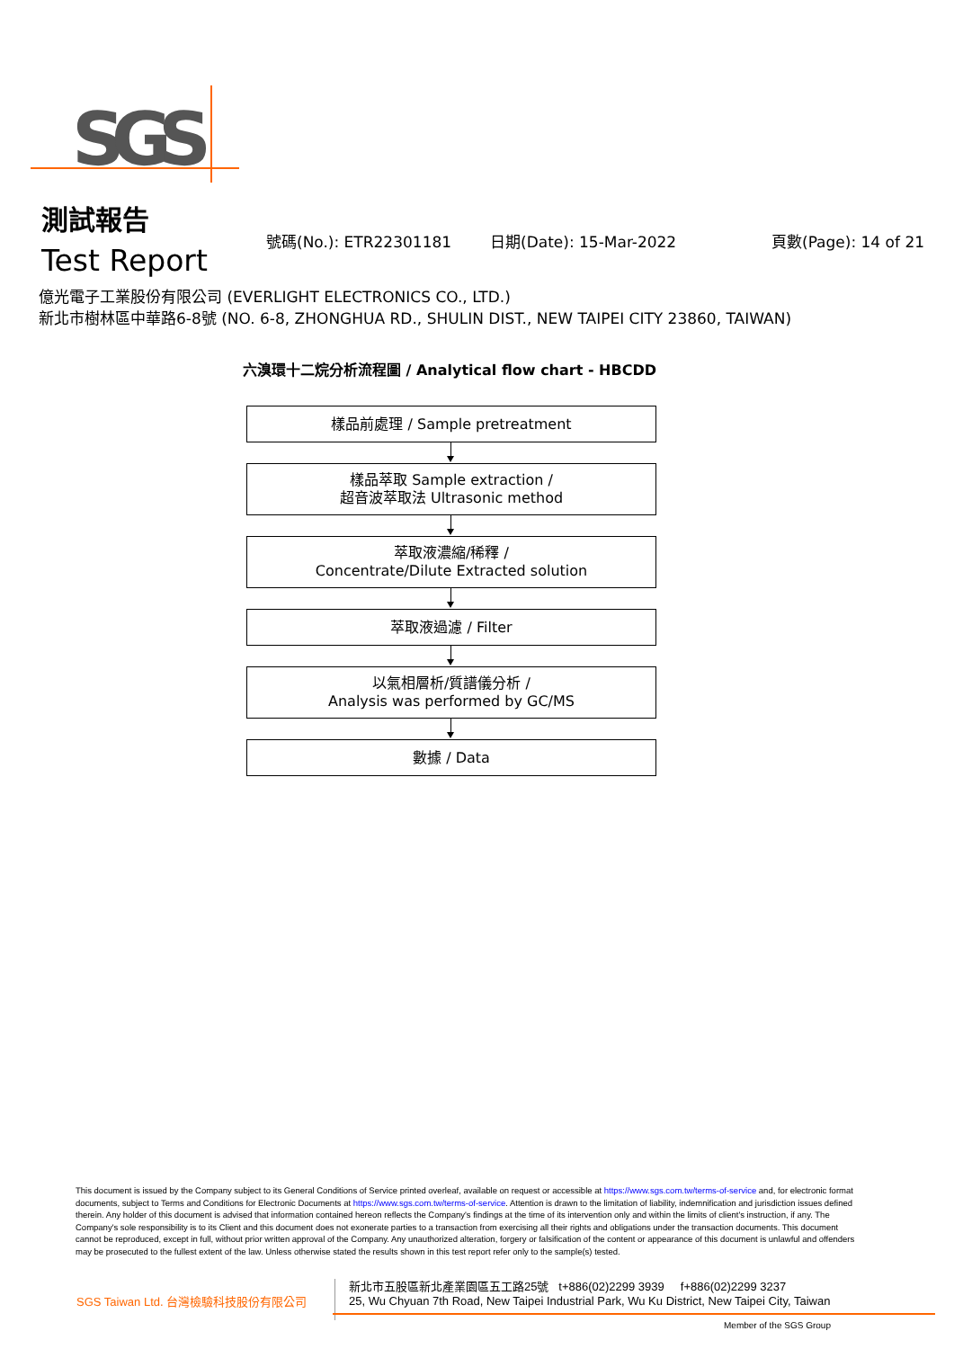SGS
測試報告
Test Report
號碼(No.): ETR22301181 日期(Date): 15-Mar-2022 頁數(Page): 14 of 21
億光電子工業股份有限公司 (EVERLIGHT ELECTRONICS CO., LTD.)
新北市樹林區中華路6-8號 (NO. 6-8, ZHONGHUA RD., SHULIN DIST., NEW TAIPEI CITY 23860, TAIWAN)
六溴環十二烷分析流程圖 / Analytical flow chart - HBCDD
樣品前處理 / Sample pretreatment
樣品萃取 Sample extraction /
超音波萃取法 Ultrasonic method
萃取液濃縮/稀釋 /
Concentrate/Dilute Extracted solution
萃取液過濾 / Filter
以氣相層析/質譜儀分析 /
Analysis was performed by GC/MS
數據 / Data
This document is issued by the Company subject to its General Conditions of Service printed overleaf, available on request or accessible at https://www.sgs.com.tw/terms-of-service and, for electronic format documents, subject to Terms and Conditions for Electronic Documents at https://www.sgs.com.tw/terms-of-service. Attention is drawn to the limitation of liability, indemnification and jurisdiction issues defined therein. Any holder of this document is advised that information contained hereon reflects the Company's findings at the time of its intervention only and within the limits of client's instruction, if any. The Company's sole responsibility is to its Client and this document does not exonerate parties to a transaction from exercising all their rights and obligations under the transaction documents. This document cannot be reproduced, except in full, without prior written approval of the Company. Any unauthorized alteration, forgery or falsification of the content or appearance of this document is unlawful and offenders may be prosecuted to the fullest extent of the law. Unless otherwise stated the results shown in this test report refer only to the sample(s) tested.
SGS Taiwan Ltd. 台灣檢驗科技股份有限公司
新北市五股區新北產業園區五工路25號 t+886(02)2299 3939 f+886(02)2299 3237
25, Wu Chyuan 7th Road, New Taipei Industrial Park, Wu Ku District, New Taipei City, Taiwan
Member of the SGS Group